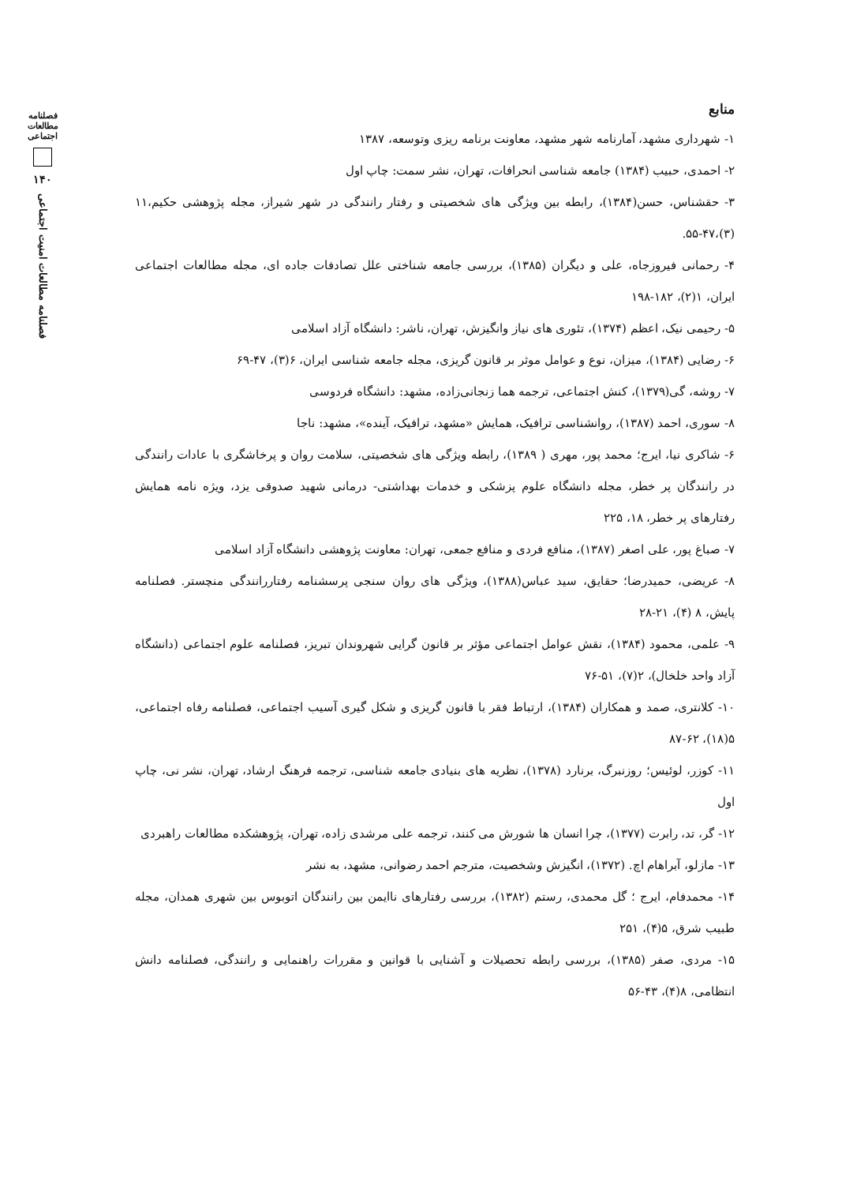فصلنامه
مطالعات
اجتماعی
۱۴۰
فصلنامه مطالعات امنیت اجتماعی
منابع
۱- شهرداری مشهد، آمارنامه شهر مشهد، معاونت برنامه ریزی وتوسعه، ۱۳۸۷
۲- احمدی، حبیب (۱۳۸۴) جامعه شناسی انحرافات، تهران، نشر سمت: چاپ اول
۳- حقشناس، حسن(۱۳۸۴)، رابطه بین ویژگی های شخصیتی و رفتار رانندگی در شهر شیراز، مجله پژوهشی حکیم،۱۱ (۳)،۴۷-۵۵.
۴- رحمانی فیروزجاه، علی و دیگران (۱۳۸۵)، بررسی جامعه شناختی علل تصادفات جاده ای، مجله مطالعات اجتماعی ایران، ۱(۲)، ۱۸۲-۱۹۸
۵- رحیمی نیک، اعظم (۱۳۷۴)، تئوری های نیاز وانگیزش، تهران، ناشر: دانشگاه آزاد اسلامی
۶- رضایی (۱۳۸۴)، میزان، نوع و عوامل موثر بر قانون گریزی، مجله جامعه شناسی ایران، ۶(۳)، ۴۷-۶۹
۷- روشه، گی(۱۳۷۹)، کنش اجتماعی، ترجمه هما زنجانی‌زاده، مشهد: دانشگاه فردوسی
۸- سوری، احمد (۱۳۸۷)، روانشناسی ترافیک، همایش «مشهد، ترافیک، آینده»، مشهد: ناجا
۶- شاکری نیا، ایرج؛ محمد پور، مهری ( ۱۳۸۹)، رابطه ویژگی های شخصیتی، سلامت روان و پرخاشگری با عادات رانندگی در رانندگان پر خطر، مجله دانشگاه علوم پزشکی و خدمات بهداشتی- درمانی شهید صدوقی یزد، ویژه نامه همایش رفتارهای پر خطر، ۱۸، ۲۲۵
۷- صباغ پور، علی اصغر (۱۳۸۷)، منافع فردی و منافع جمعی، تهران: معاونت پژوهشی دانشگاه آزاد اسلامی
۸- عریضی، حمیدرضا؛ حقایق، سید عباس(۱۳۸۸)، ویژگی های روان سنجی پرسشنامه رفتاررانندگی منچستر. فصلنامه پایش، ۸ (۴)، ۲۱-۲۸
۹- علمی، محمود (۱۳۸۴)، نقش عوامل اجتماعی مؤثر بر قانون گرایی شهروندان تبریز، فصلنامه علوم اجتماعی (دانشگاه آزاد واحد خلخال)، ۲(۷)، ۵۱-۷۶
۱۰- کلانتری، صمد و همکاران (۱۳۸۴)، ارتباط فقر با قانون گریزی و شکل گیری آسیب اجتماعی، فصلنامه رفاه اجتماعی، ۵(۱۸)، ۶۲-۸۷
۱۱- کوزر، لوئیس؛ روزنبرگ، برنارد (۱۳۷۸)، نظریه های بنیادی جامعه شناسی، ترجمه فرهنگ ارشاد، تهران، نشر نی، چاپ اول
۱۲- گر، تد، رابرت (۱۳۷۷)، چرا انسان ها شورش می کنند، ترجمه علی مرشدی زاده، تهران، پژوهشکده مطالعات راهبردی
۱۳- مازلو، آبراهام اچ. (۱۳۷۲)، انگیزش وشخصیت، مترجم احمد رضوانی، مشهد، به نشر
۱۴- محمدفام، ایرج ؛ گل محمدی، رستم (۱۳۸۲)، بررسی رفتارهای ناایمن بین رانندگان اتوبوس بین شهری همدان، مجله طبیب شرق، ۵(۴)، ۲۵۱
۱۵- مردی، صفر (۱۳۸۵)، بررسی رابطه تحصیلات و آشنایی با قوانین و مقررات راهنمایی و رانندگی، فصلنامه دانش انتظامی، ۸(۴)، ۴۳-۵۶